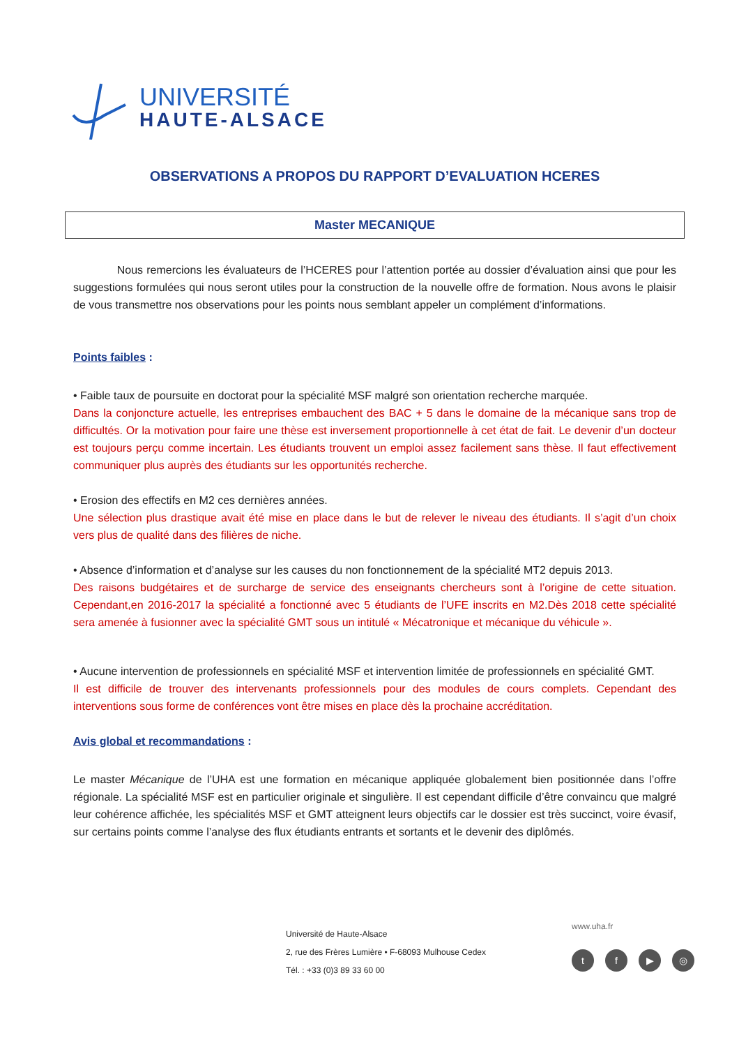UNIVERSITÉ
HAUTE-ALSACE
OBSERVATIONS A PROPOS DU RAPPORT D’EVALUATION HCERES
Master MECANIQUE
Nous remercions les évaluateurs de l’HCERES pour l’attention portée au dossier d’évaluation ainsi que pour les suggestions formulées qui nous seront utiles pour la construction de la nouvelle offre de formation. Nous avons le plaisir de vous transmettre nos observations pour les points nous semblant appeler un complément d’informations.
Points faibles :
• Faible taux de poursuite en doctorat pour la spécialité MSF malgré son orientation recherche marquée.
Dans la conjoncture actuelle, les entreprises embauchent des BAC + 5 dans le domaine de la mécanique sans trop de difficultés. Or la motivation pour faire une thèse est inversement proportionnelle à cet état de fait. Le devenir d’un docteur est toujours perçu comme incertain. Les étudiants trouvent un emploi assez facilement sans thèse. Il faut effectivement communiquer plus auprès des étudiants sur les opportunités recherche.
• Erosion des effectifs en M2 ces dernières années.
Une sélection plus drastique avait été mise en place dans le but de relever le niveau des étudiants. Il s’agit d’un choix vers plus de qualité dans des filières de niche.
• Absence d’information et d’analyse sur les causes du non fonctionnement de la spécialité MT2 depuis 2013.
Des raisons budgétaires et de surcharge de service des enseignants chercheurs sont à l’origine de cette situation. Cependant,en 2016-2017 la spécialité a fonctionné avec 5 étudiants de l’UFE inscrits en M2.Dès 2018 cette spécialité sera amenée à fusionner avec la spécialité GMT sous un intitulé « Mécatronique et mécanique du véhicule ».
• Aucune intervention de professionnels en spécialité MSF et intervention limitée de professionnels en spécialité GMT.
Il est difficile de trouver des intervenants professionnels pour des modules de cours complets. Cependant des interventions sous forme de conférences vont être mises en place dès la prochaine accréditation.
Avis global et recommandations :
Le master Mécanique de l’UHA est une formation en mécanique appliquée globalement bien positionnée dans l’offre régionale. La spécialité MSF est en particulier originale et singulière. Il est cependant difficile d’être convaincu que malgré leur cohérence affichée, les spécialités MSF et GMT atteignent leurs objectifs car le dossier est très succinct, voire évasif, sur certains points comme l’analyse des flux étudiants entrants et sortants et le devenir des diplômés.
Université de Haute-Alsace
2, rue des Frères Lumière • F-68093 Mulhouse Cedex
Tél. : +33 (0)3 89 33 60 00
www.uha.fr
tf ▶ ◎